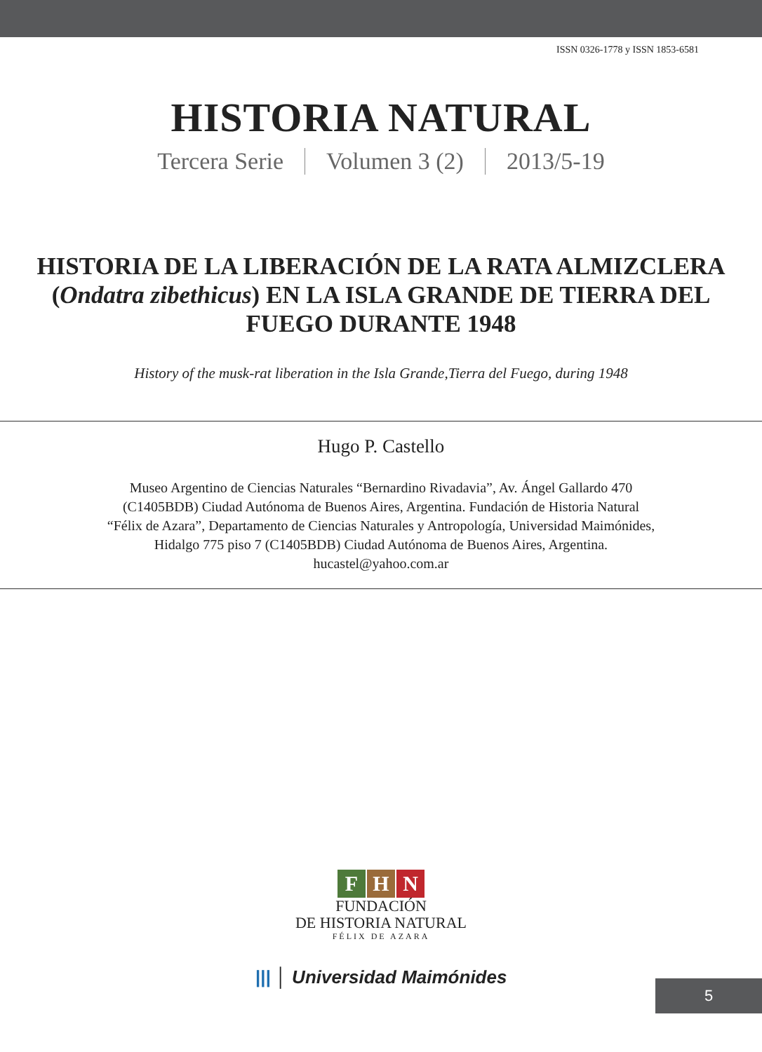ISSN 0326-1778 y ISSN 1853-6581
HISTORIA NATURAL
Tercera Serie Volumen 3 (2) 2013/5-19
HISTORIA DE LA LIBERACIÓN DE LA RATA ALMIZCLERA (Ondatra zibethicus) EN LA ISLA GRANDE DE TIERRA DEL FUEGO DURANTE 1948
History of the musk-rat liberation in the Isla Grande,Tierra del Fuego, during 1948
Hugo P. Castello
Museo Argentino de Ciencias Naturales “Bernardino Rivadavia”, Av. Ángel Gallardo 470
(C1405BDB) Ciudad Autónoma de Buenos Aires, Argentina. Fundación de Historia Natural
“Félix de Azara”, Departamento de Ciencias Naturales y Antropología, Universidad Maimónides,
Hidalgo 775 piso 7 (C1405BDB) Ciudad Autónoma de Buenos Aires, Argentina.
hucastel@yahoo.com.ar
F H N
FUNDACIÓN
DE HISTORIA NATURAL
FÉLIX DE AZARA
||| │ Universidad Maimónides
5